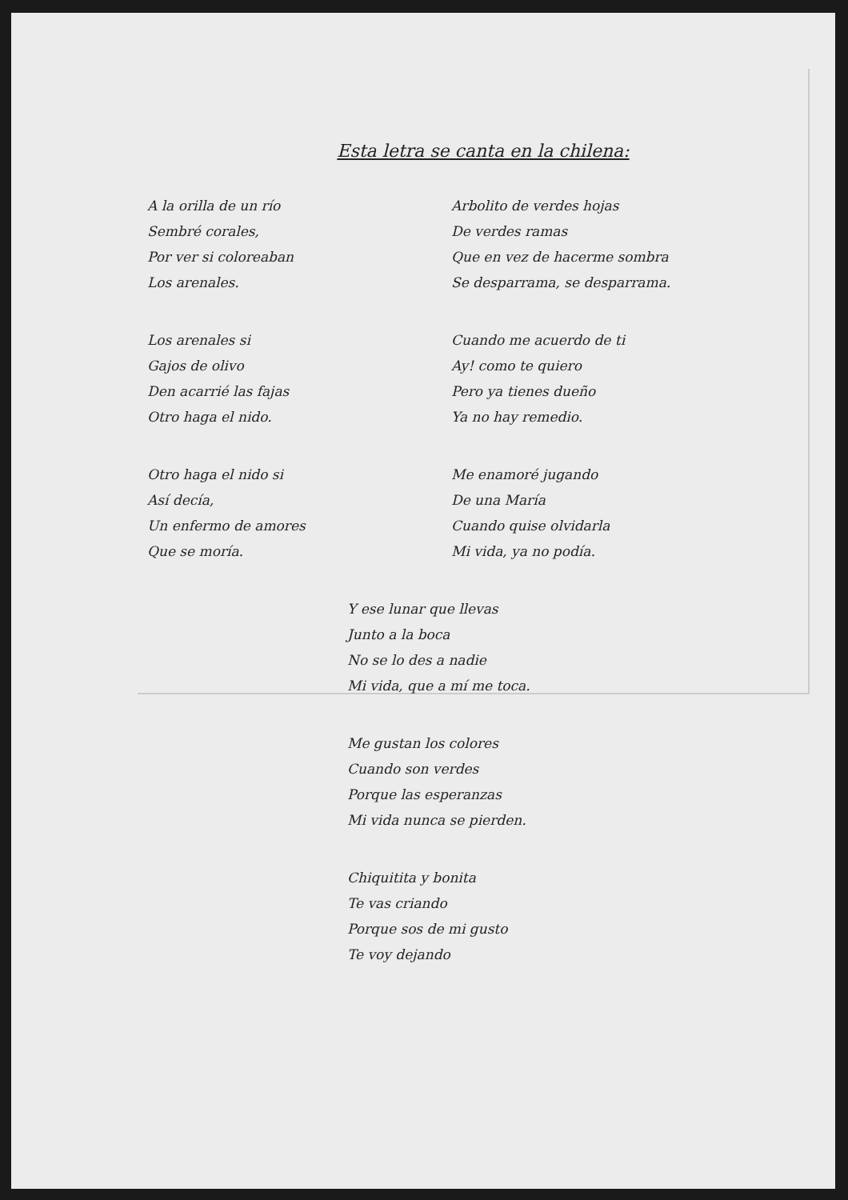Esta letra se canta en la chilena:
A la orilla de un río
Sembré corales,
Por ver si coloreaban
Los arenales.
Los arenales si
Gajos de olivo
Den acarrié las fajas
Otro haga el nido.
Otro haga el nido si
Así decía,
Un enfermo de amores
Que se moría.
Arbolito de verdes hojas
De verdes ramas
Que en vez de hacerme sombra
Se desparrama, se desparrama.
Cuando me acuerdo de ti
Ay! como te quiero
Pero ya tienes dueño
Ya no hay remedio.
Me enamoré jugando
De una María
Cuando quise olvidarla
Mi vida, ya no podía.
Y ese lunar que llevas
Junto a la boca
No se lo des a nadie
Mi vida, que a mí me toca.
Me gustan los colores
Cuando son verdes
Porque las esperanzas
Mi vida nunca se pierden.
Chiquitita y bonita
Te vas criando
Porque sos de mi gusto
Te voy dejando